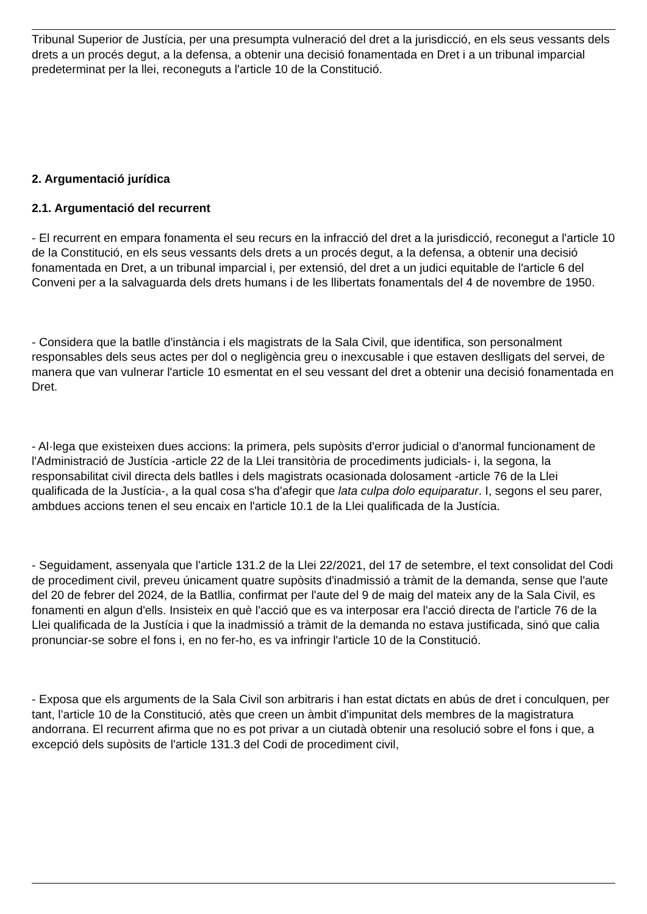Tribunal Superior de Justícia, per una presumpta vulneració del dret a la jurisdicció, en els seus vessants dels drets a un procés degut, a la defensa, a obtenir una decisió fonamentada en Dret i a un tribunal imparcial predeterminat per la llei, reconeguts a l'article 10 de la Constitució.
2. Argumentació jurídica
2.1. Argumentació del recurrent
- El recurrent en empara fonamenta el seu recurs en la infracció del dret a la jurisdicció, reconegut a l'article 10 de la Constitució, en els seus vessants dels drets a un procés degut, a la defensa, a obtenir una decisió fonamentada en Dret, a un tribunal imparcial i, per extensió, del dret a un judici equitable de l'article 6 del Conveni per a la salvaguarda dels drets humans i de les llibertats fonamentals del 4 de novembre de 1950.
- Considera que la batlle d'instància i els magistrats de la Sala Civil, que identifica, son personalment responsables dels seus actes per dol o negligència greu o inexcusable i que estaven deslligats del servei, de manera que van vulnerar l'article 10 esmentat en el seu vessant del dret a obtenir una decisió fonamentada en Dret.
- Al·lega que existeixen dues accions: la primera, pels supòsits d'error judicial o d'anormal funcionament de l'Administració de Justícia -article 22 de la Llei transitòria de procediments judicials- i, la segona, la responsabilitat civil directa dels batlles i dels magistrats ocasionada dolosament -article 76 de la Llei qualificada de la Justícia-, a la qual cosa s'ha d'afegir que lata culpa dolo equiparatur. I, segons el seu parer, ambdues accions tenen el seu encaix en l'article 10.1 de la Llei qualificada de la Justícia.
- Seguidament, assenyala que l'article 131.2 de la Llei 22/2021, del 17 de setembre, el text consolidat del Codi de procediment civil, preveu únicament quatre supòsits d'inadmissió a tràmit de la demanda, sense que l'aute del 20 de febrer del 2024, de la Batllia, confirmat per l'aute del 9 de maig del mateix any de la Sala Civil, es fonamenti en algun d'ells. Insisteix en què l'acció que es va interposar era l'acció directa de l'article 76 de la Llei qualificada de la Justícia i que la inadmissió a tràmit de la demanda no estava justificada, sinó que calia pronunciar-se sobre el fons i, en no fer-ho, es va infringir l'article 10 de la Constitució.
- Exposa que els arguments de la Sala Civil son arbitraris i han estat dictats en abús de dret i conculquen, per tant, l'article 10 de la Constitució, atès que creen un àmbit d'impunitat dels membres de la magistratura andorrana. El recurrent afirma que no es pot privar a un ciutadà obtenir una resolució sobre el fons i que, a excepció dels supòsits de l'article 131.3 del Codi de procediment civil,